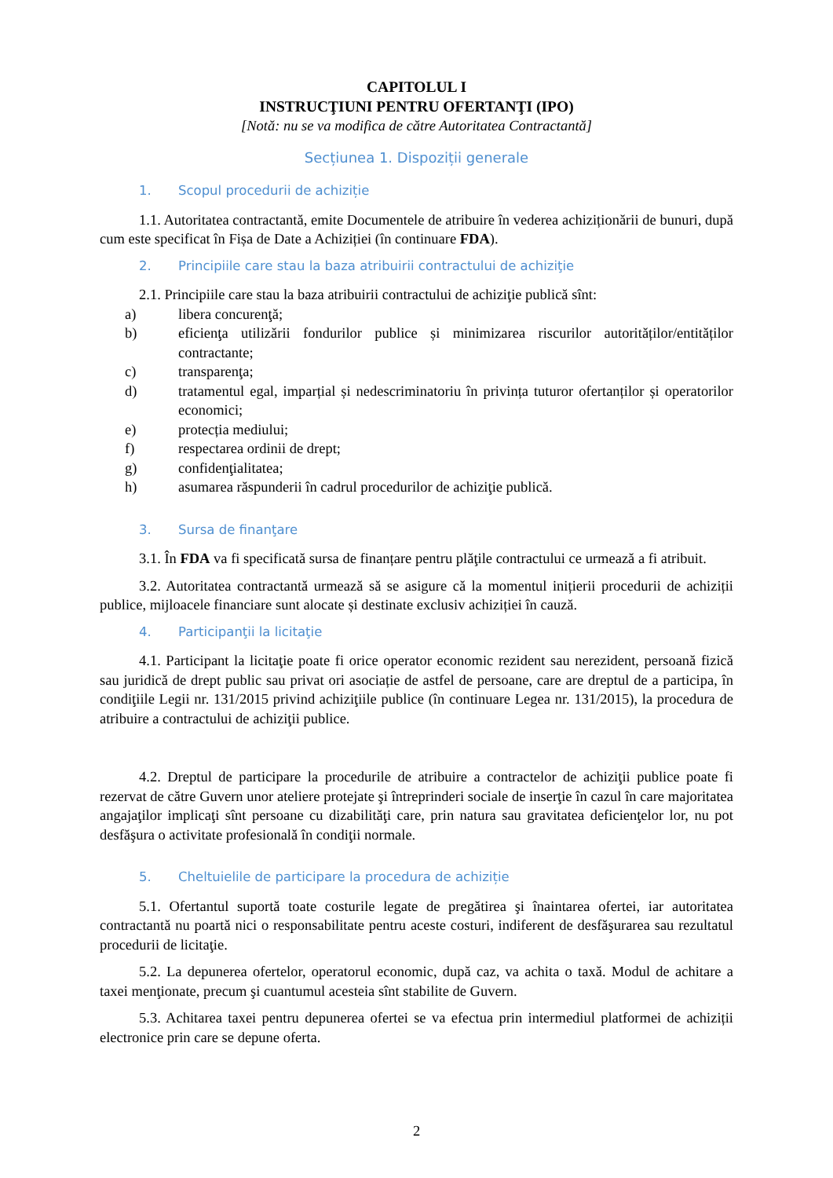CAPITOLUL I
INSTRUCŢIUNI PENTRU OFERTANŢI (IPO)
[Notă: nu se va modifica de către Autoritatea Contractantă]
Secțiunea 1. Dispoziții generale
1. Scopul procedurii de achiziție
1.1. Autoritatea contractantă, emite Documentele de atribuire în vederea achiziționării de bunuri, după cum este specificat în Fișa de Date a Achiziției (în continuare FDA).
2. Principiile care stau la baza atribuirii contractului de achiziţie
2.1. Principiile care stau la baza atribuirii contractului de achiziţie publică sînt:
a) libera concurenţă;
b) eficienţa utilizării fondurilor publice și minimizarea riscurilor autorităților/entităților contractante;
c) transparenţa;
d) tratamentul egal, imparțial și nedescriminatoriu în privința tuturor ofertanților și operatorilor economici;
e) protecția mediului;
f) respectarea ordinii de drept;
g) confidenţialitatea;
h) asumarea răspunderii în cadrul procedurilor de achiziţie publică.
3. Sursa de finanţare
3.1. În FDA va fi specificată sursa de finanțare pentru plăţile contractului ce urmează a fi atribuit.
3.2. Autoritatea contractantă urmează să se asigure că la momentul inițierii procedurii de achiziții publice, mijloacele financiare sunt alocate și destinate exclusiv achiziției în cauză.
4. Participanţii la licitaţie
4.1. Participant la licitaţie poate fi orice operator economic rezident sau nerezident, persoană fizică sau juridică de drept public sau privat ori asociație de astfel de persoane, care are dreptul de a participa, în condiţiile Legii nr. 131/2015 privind achiziţiile publice (în continuare Legea nr. 131/2015), la procedura de atribuire a contractului de achiziţii publice.
4.2. Dreptul de participare la procedurile de atribuire a contractelor de achiziţii publice poate fi rezervat de către Guvern unor ateliere protejate şi întreprinderi sociale de inserţie în cazul în care majoritatea angajaţilor implicaţi sînt persoane cu dizabilităţi care, prin natura sau gravitatea deficienţelor lor, nu pot desfăşura o activitate profesională în condiţii normale.
5. Cheltuielile de participare la procedura de achiziție
5.1. Ofertantul suportă toate costurile legate de pregătirea şi înaintarea ofertei, iar autoritatea contractantă nu poartă nici o responsabilitate pentru aceste costuri, indiferent de desfăşurarea sau rezultatul procedurii de licitaţie.
5.2. La depunerea ofertelor, operatorul economic, după caz, va achita o taxă. Modul de achitare a taxei menţionate, precum şi cuantumul acesteia sînt stabilite de Guvern.
5.3. Achitarea taxei pentru depunerea ofertei se va efectua prin intermediul platformei de achiziții electronice prin care se depune oferta.
2